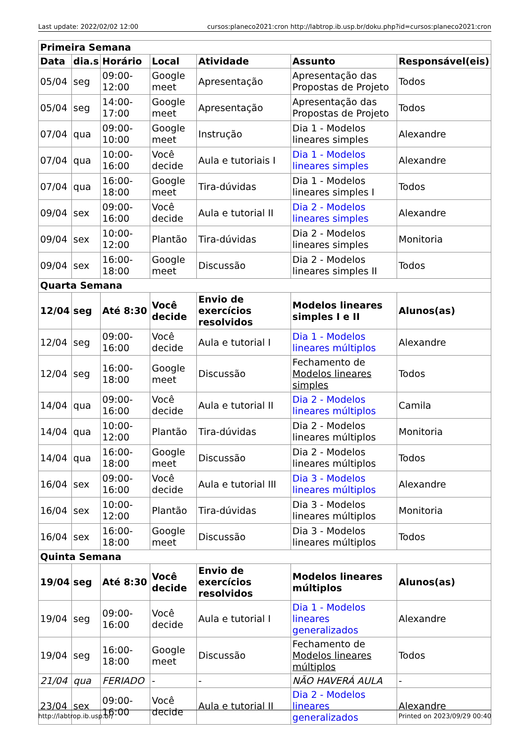Last update: 2022/02/02 12:00 cursos:planeco2021:cron http://labtrop.ib.usp.br/doku.php?id=cursos:planeco2021:cron
| Primeira Semana | | | | | | |
| --- | --- | --- | --- | --- | --- | --- |
| Data | dia.s | Horário | Local | Atividade | Assunto | Responsável(eis) |
| 05/04 | seg | 09:00-12:00 | Google meet | Apresentação | Apresentação das Propostas de Projeto | Todos |
| 05/04 | seg | 14:00-17:00 | Google meet | Apresentação | Apresentação das Propostas de Projeto | Todos |
| 07/04 | qua | 09:00-10:00 | Google meet | Instrução | Dia 1 - Modelos lineares simples | Alexandre |
| 07/04 | qua | 10:00-16:00 | Você decide | Aula e tutoriais I | Dia 1 - Modelos lineares simples | Alexandre |
| 07/04 | qua | 16:00-18:00 | Google meet | Tira-dúvidas | Dia 1 - Modelos lineares simples I | Todos |
| 09/04 | sex | 09:00-16:00 | Você decide | Aula e tutorial II | Dia 2 - Modelos lineares simples | Alexandre |
| 09/04 | sex | 10:00-12:00 | Plantão | Tira-dúvidas | Dia 2 - Modelos lineares simples | Monitoria |
| 09/04 | sex | 16:00-18:00 | Google meet | Discussão | Dia 2 - Modelos lineares simples II | Todos |
| Quarta Semana | | | | | | |
| 12/04 | seg | Até 8:30 | Você decide | Envio de exercícios resolvidos | Modelos lineares simples I e II | Alunos(as) |
| 12/04 | seg | 09:00-16:00 | Você decide | Aula e tutorial I | Dia 1 - Modelos lineares múltiplos | Alexandre |
| 12/04 | seg | 16:00-18:00 | Google meet | Discussão | Fechamento de Modelos lineares simples | Todos |
| 14/04 | qua | 09:00-16:00 | Você decide | Aula e tutorial II | Dia 2 - Modelos lineares múltiplos | Camila |
| 14/04 | qua | 10:00-12:00 | Plantão | Tira-dúvidas | Dia 2 - Modelos lineares múltiplos | Monitoria |
| 14/04 | qua | 16:00-18:00 | Google meet | Discussão | Dia 2 - Modelos lineares múltiplos | Todos |
| 16/04 | sex | 09:00-16:00 | Você decide | Aula e tutorial III | Dia 3 - Modelos lineares múltiplos | Alexandre |
| 16/04 | sex | 10:00-12:00 | Plantão | Tira-dúvidas | Dia 3 - Modelos lineares múltiplos | Monitoria |
| 16/04 | sex | 16:00-18:00 | Google meet | Discussão | Dia 3 - Modelos lineares múltiplos | Todos |
| Quinta Semana | | | | | | |
| 19/04 | seg | Até 8:30 | Você decide | Envio de exercícios resolvidos | Modelos lineares múltiplos | Alunos(as) |
| 19/04 | seg | 09:00-16:00 | Você decide | Aula e tutorial I | Dia 1 - Modelos lineares generalizados | Alexandre |
| 19/04 | seg | 16:00-18:00 | Google meet | Discussão | Fechamento de Modelos lineares múltiplos | Todos |
| 21/04 | qua | FERIADO | - | - | NÃO HAVERÁ AULA | - |
| 23/04 | sex | 09:00-16:00 | Você decide | Aula e tutorial II | Dia 2 - Modelos lineares generalizados | Alexandre |
http://labtrop.ib.usp.br/ Printed on 2023/09/29 00:40